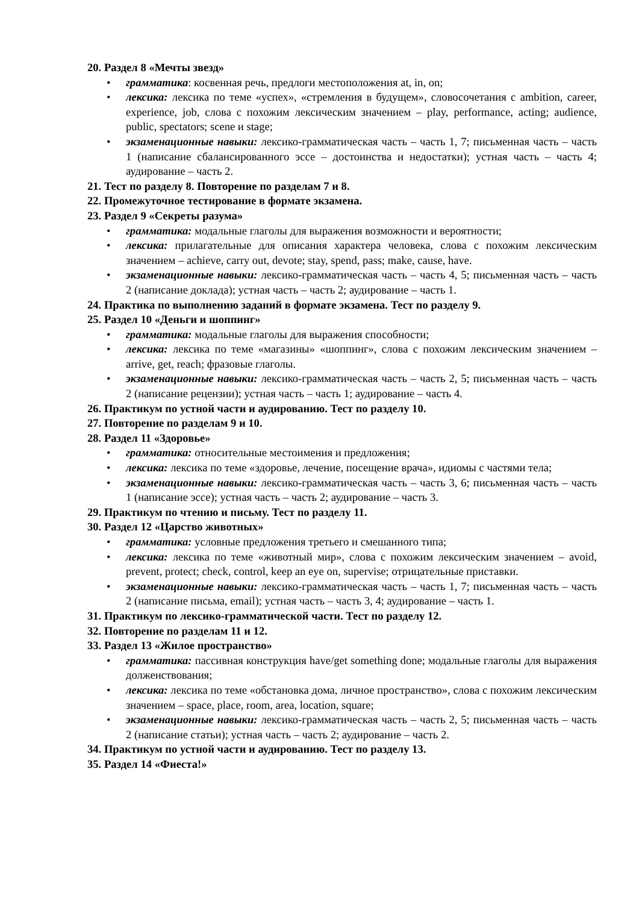20. Раздел 8 «Мечты звезд»
• грамматика: косвенная речь, предлоги местоположения at, in, on;
• лексика: лексика по теме «успех», «стремления в будущем», словосочетания с ambition, career, experience, job, слова с похожим лексическим значением – play, performance, acting; audience, public, spectators; scene и stage;
• экзаменационные навыки: лексико-грамматическая часть – часть 1, 7; письменная часть – часть 1 (написание сбалансированного эссе – достоинства и недостатки); устная часть – часть 4; аудирование – часть 2.
21. Тест по разделу 8. Повторение по разделам 7 и 8.
22. Промежуточное тестирование в формате экзамена.
23. Раздел 9 «Секреты разума»
• грамматика: модальные глаголы для выражения возможности и вероятности;
• лексика: прилагательные для описания характера человека, слова с похожим лексическим значением – achieve, carry out, devote; stay, spend, pass; make, cause, have.
• экзаменационные навыки: лексико-грамматическая часть – часть 4, 5; письменная часть – часть 2 (написание доклада); устная часть – часть 2; аудирование – часть 1.
24. Практика по выполнению заданий в формате экзамена. Тест по разделу 9.
25. Раздел 10 «Деньги и шоппинг»
• грамматика: модальные глаголы для выражения способности;
• лексика: лексика по теме «магазины» «шоппинг», слова с похожим лексическим значением – arrive, get, reach; фразовые глаголы.
• экзаменационные навыки: лексико-грамматическая часть – часть 2, 5; письменная часть – часть 2 (написание рецензии); устная часть – часть 1; аудирование – часть 4.
26. Практикум по устной части и аудированию. Тест по разделу 10.
27. Повторение по разделам 9 и 10.
28. Раздел 11 «Здоровье»
• грамматика: относительные местоимения и предложения;
• лексика: лексика по теме «здоровье, лечение, посещение врача», идиомы с частями тела;
• экзаменационные навыки: лексико-грамматическая часть – часть 3, 6; письменная часть – часть 1 (написание эссе); устная часть – часть 2; аудирование – часть 3.
29. Практикум по чтению и письму. Тест по разделу 11.
30. Раздел 12 «Царство животных»
• грамматика: условные предложения третьего и смешанного типа;
• лексика: лексика по теме «животный мир», слова с похожим лексическим значением – avoid, prevent, protect; check, control, keep an eye on, supervise; отрицательные приставки.
• экзаменационные навыки: лексико-грамматическая часть – часть 1, 7; письменная часть – часть 2 (написание письма, email); устная часть – часть 3, 4; аудирование – часть 1.
31. Практикум по лексико-грамматической части. Тест по разделу 12.
32. Повторение по разделам 11 и 12.
33. Раздел 13 «Жилое пространство»
• грамматика: пассивная конструкция have/get something done; модальные глаголы для выражения долженствования;
• лексика: лексика по теме «обстановка дома, личное пространство», слова с похожим лексическим значением – space, place, room, area, location, square;
• экзаменационные навыки: лексико-грамматическая часть – часть 2, 5; письменная часть – часть 2 (написание статьи); устная часть – часть 2; аудирование – часть 2.
34. Практикум по устной части и аудированию. Тест по разделу 13.
35. Раздел 14 «Фиеста!»